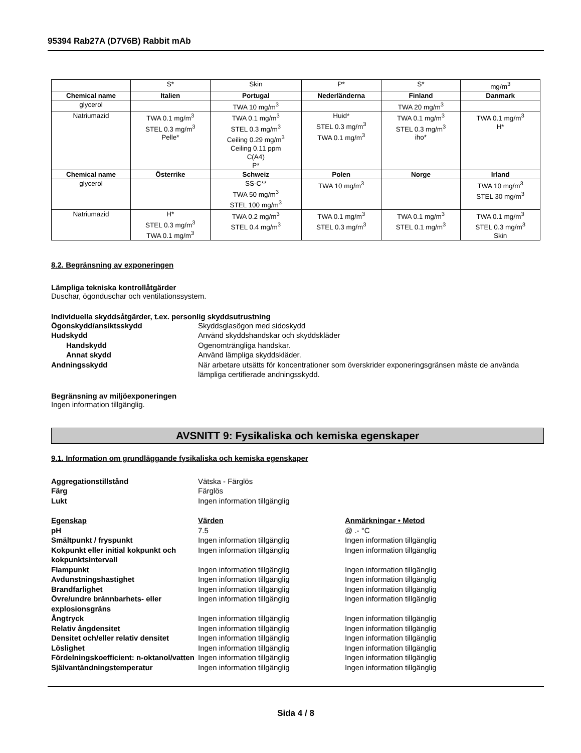95394 Rab27A (D7V6B) Rabbit mAb
| | S* | Skin | P* | S* | mg/m<sup>3</sup> |
| Chemical name | Italien | Portugal | Nederländerna | Finland | Danmark |
| glycerol | | TWA 10 mg/m<sup>3</sup> | | TWA 20 mg/m<sup>3</sup> | |
| Natriumazid | TWA 0.1 mg/m<sup>3</sup> STEL 0.3 mg/m<sup>3</sup> Pelle* | TWA 0.1 mg/m<sup>3</sup> STEL 0.3 mg/m<sup>3</sup> Ceiling 0.29 mg/m<sup>3</sup> Ceiling 0.11 ppm C(A4) P* | Huid* STEL 0.3 mg/m<sup>3</sup> TWA 0.1 mg/m<sup>3</sup> | TWA 0.1 mg/m<sup>3</sup> STEL 0.3 mg/m<sup>3</sup> iho* | TWA 0.1 mg/m<sup>3</sup> H* |
| Chemical name | Österrike | Schweiz | Polen | Norge | Irland |
| glycerol | | SS-C** TWA 50 mg/m<sup>3</sup> STEL 100 mg/m<sup>3</sup> | TWA 10 mg/m<sup>3</sup> | | TWA 10 mg/m<sup>3</sup> STEL 30 mg/m<sup>3</sup> |
| Natriumazid | H* STEL 0.3 mg/m<sup>3</sup> TWA 0.1 mg/m<sup>3</sup> | TWA 0.2 mg/m<sup>3</sup> STEL 0.4 mg/m<sup>3</sup> | TWA 0.1 mg/m<sup>3</sup> STEL 0.3 mg/m<sup>3</sup> | TWA 0.1 mg/m<sup>3</sup> STEL 0.1 mg/m<sup>3</sup> | TWA 0.1 mg/m<sup>3</sup> STEL 0.3 mg/m<sup>3</sup> Skin |
8.2. Begränsning av exponeringen
Lämpliga tekniska kontrollåtgärder
Duschar, ögonduschar och ventilationssystem.
Individuella skyddsåtgärder, t.ex. personlig skyddsutrustning
Ögonskydd/ansiktsskydd
Skyddsglasögon med sidoskydd
Hudskydd
Använd skyddshandskar och skyddskläder
Handskydd
Ogenomträngliga handskar.
Annat skydd
Använd lämpliga skyddskläder.
Andningsskydd
När arbetare utsätts för koncentrationer som överskrider exponeringsgränsen måste de använda lämpliga certifierade andningsskydd.
Begränsning av miljöexponeringen
Ingen information tillgänglig.
AVSNITT 9: Fysikaliska och kemiska egenskaper
9.1. Information om grundläggande fysikaliska och kemiska egenskaper
Aggregationstillstånd
Vätska - Färglös
Färg
Färglös
Lukt
Ingen information tillgänglig
Egenskap
Värden
Anmärkningar • Metod
pH
7.5
@ .- °C
Smältpunkt / fryspunkt
Ingen information tillgänglig
Ingen information tillgänglig
Kokpunkt eller initial kokpunkt och kokpunktsintervall
Ingen information tillgänglig
Ingen information tillgänglig
Flampunkt
Ingen information tillgänglig
Ingen information tillgänglig
Avdunstningshastighet
Ingen information tillgänglig
Ingen information tillgänglig
Brandfarlighet
Ingen information tillgänglig
Ingen information tillgänglig
Övre/undre brännbarhets- eller explosionsgräns
Ingen information tillgänglig
Ingen information tillgänglig
Ångtryck
Ingen information tillgänglig
Ingen information tillgänglig
Relativ ångdensitet
Ingen information tillgänglig
Ingen information tillgänglig
Densitet och/eller relativ densitet
Ingen information tillgänglig
Ingen information tillgänglig
Löslighet
Ingen information tillgänglig
Ingen information tillgänglig
Fördelningskoefficient: n-oktanol/vatten
Ingen information tillgänglig
Ingen information tillgänglig
Självantändningstemperatur
Ingen information tillgänglig
Ingen information tillgänglig
Sida 4 / 8